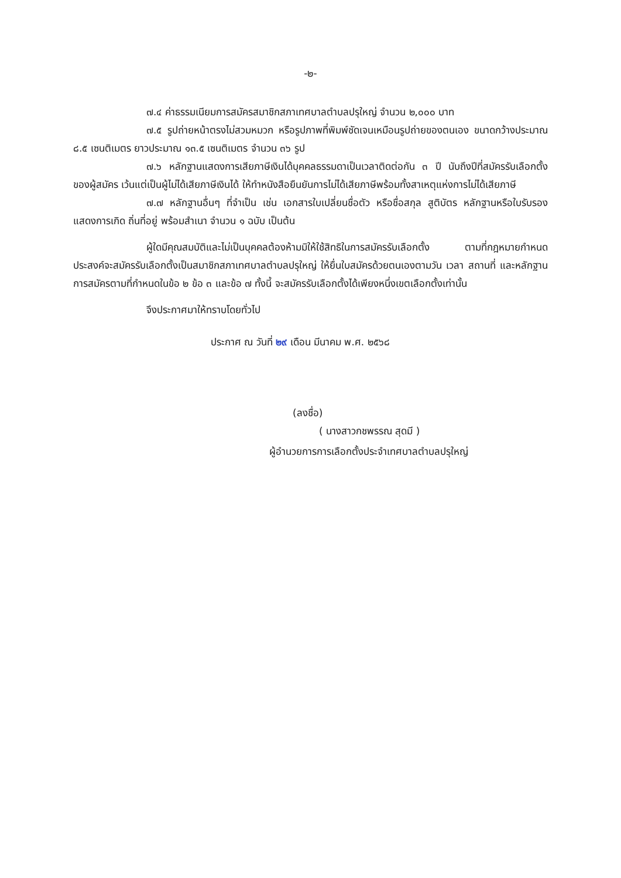-๒-
๗.๔ ค่าธรรมเนียมการสมัครสมาชิกสภาเทศบาลตำบลปรุใหญ่ จำนวน ๒,๐๐๐ บาท
๗.๕ รูปถ่ายหน้าตรงไม่สวมหมวก หรือรูปภาพที่พิมพ์ชัดเจนเหมือนรูปถ่ายของตนเอง ขนาดกว้างประมาณ ๘.๕ เซนติเมตร ยาวประมาณ ๑๓.๕ เซนติเมตร จำนวน ๓๖ รูป
๗.๖ หลักฐานแสดงการเสียภาษีเงินได้บุคคลธรรมดาเป็นเวลาติดต่อกัน ๓ ปี นับถึงปีที่สมัครรับเลือกตั้งของผู้สมัคร เว้นแต่เป็นผู้ไม่ได้เสียภาษีเงินได้ ให้ทำหนังสือยืนยันการไม่ได้เสียภาษีพร้อมทั้งสาเหตุแห่งการไม่ได้เสียภาษี
๗.๗ หลักฐานอื่นๆ ที่จำเป็น เช่น เอกสารใบเปลี่ยนชื่อตัว หรือชื่อสกุล สูติบัตร หลักฐานหรือใบรับรองแสดงการเกิด ถิ่นที่อยู่ พร้อมสำเนา จำนวน ๑ ฉบับ เป็นต้น
ผู้ใดมีคุณสมบัติและไม่เป็นบุคคลต้องห้ามมิให้ใช้สิทธิในการสมัครรับเลือกตั้ง ตามที่กฎหมายกำหนด ประสงค์จะสมัครรับเลือกตั้งเป็นสมาชิกสภาเทศบาลตำบลปรุใหญ่ ให้ยื่นใบสมัครด้วยตนเองตามวัน เวลา สถานที่ และหลักฐานการสมัครตามที่กำหนดในข้อ ๒ ข้อ ๓ และข้อ ๗ ทั้งนี้ จะสมัครรับเลือกตั้งได้เพียงหนึ่งเขตเลือกตั้งเท่านั้น
จึงประกาศมาให้ทราบโดยทั่วไป
ประกาศ ณ วันที่ ๒๙ เดือน มีนาคม พ.ศ. ๒๕๖๘
(ลงชื่อ)
( นางสาวกชพรรณ สุดมี )
ผู้อำนวยการการเลือกตั้งประจำเทศบาลตำบลปรุใหญ่